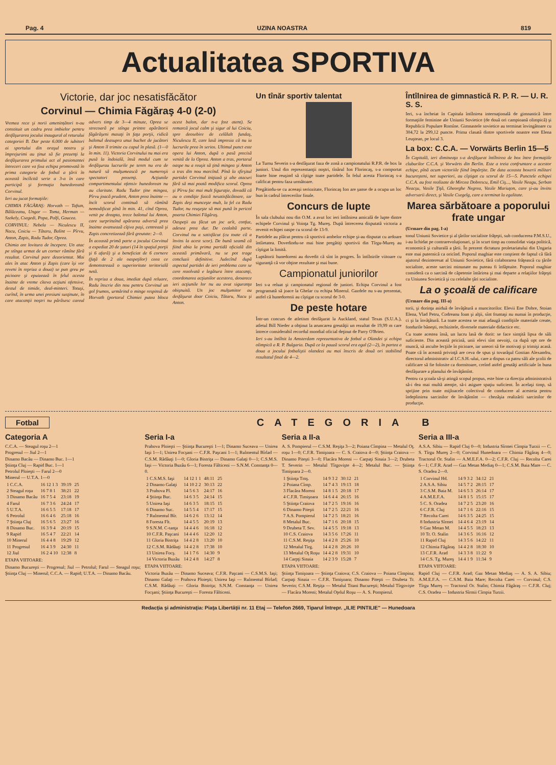Pag. 4 UZINA NOASTRA 819
Actualitatea SPORTIVA
Victorie, dar joc nesatisfăcător
Corvinul — Chimia Făgăraş 4-0 (2-0)
Vremea rece şi norii amenințători n-au constituit un cadru prea imbielor pentru desfăşurarea jocului inaugural al returului categoriei B. Dar peste 6.000 de iubitori ai sportului din oraşul nostru şi împrejurimi au ţinut să fie prezenţi la desfăşurarea primului act al pasionantei întreceri care va fixa echipa promovată în prima categorie de fotbal a ţării în această încîlcită serie a 3-a în care participă şi formaţia hunedoreană Corvinul.
Ieri au jucat formaţiile:
CHIMIA FĂGĂRAŞ: Horvath — Taftan, Bălăceanu, Ungar — Toma, Herman — Szekely, Csegedi, Popa, Palfi, Gaucea.
CORVINUL: Nebela — Niculescu II, Nacu, Coiciu — Tătaru, Balint — Pîrvu, Anton, Zapis, Radu Tudor, Oprea.
Chimia are lovitura de începere. Un atac pe stînga urmat de un corner rămîne fără rezultat. Corvinul pare dezorientat. Mai ales în atac Anton şi Zapis (care îşi vor reveni în repriza a doua) se pun greu pe picioare şi epuizează în felul acesta înainte de vreme cîteva acţiuni ofensive, destul de timide, deal-minteri. Totuşi, curînd, în urma unei presiuni susţinute, în care atacanţii noştri nu părăsesc careul advers timp de 3—4 minute, Oprea se strecoară pe stînga printre apărătorii făgărăşeni masaţi în faţa porţii, ridică balonul deasupra unui buchet de jucători şi Anton îl trimite cu capul în plasă. (1—0 în min. 11). Victoria Corvinului nu mai era pusă la îndoială, însă modul cum se desfăşurau lucrurile pe teren nu era de natură să mulţumească pe numeroşii spectatori prezenţi. Acţiunile compartimentului ofensiv hunedorean nu au claritate. Radu Tudor ţine mingea, Pîrvu joacă prudent, Anton prea înainte — încît scorul continuă să rămînă nemodificat pînă în min. 41, cînd Oprea, venit pe dreapta, trece balonul lui Anton, care surprinzînd apărarea adversă prea înainte avansează cîţiva paşi, centrează şi Zapis concretizează fără greutate: 2—0.
În această primă parte a jocului Corvinul a expediat 20 de şuturi (14 în spaţiul porţii şi 6 afară) şi a beneficiat de 6 cornere (faţă de 2 ale oaspeţilor) ceea ce demonstrează o superioritate teritorială netă.
În repriza a doua, imediat după reluare, Radu înscrie din nou pentru Corvinul un gol frumos, urmărind o minge respinsă de Horvath (portarul Chimiei putea bloca acest balon, dar n-a fost atent). Se remarcă jocul calm şi sigur al lui Coiciu, spre deosebire de celălalt fundaş, Niculescu II, care lasă impresia că nu ia lucrurile prea în serios. Ultimul punct este opera lui Anton, după o pasă precisă venită de la Oprea. Anton a tras, portarul oaspe nu a reuşit să ţină mingea şi Anton a tras din nou marcînd. Pînă la sfîrşitul partidei Corvinul iniţiază şi alte atacuri fără să mai poată modifica scorul. Oprea şi Pîrvu fac mai mult figuraţie, dovadă că au o condiţie fizică nesatisfăcătoare, iar Zapis deşi munceşte mult, la fel ca Radu Tudor, nu reuşeşte să mai pună în pericol poarta Chimiei Făgăraş.
Oaspeţii au făcut un joc urît, confuz, adesea prea dur. De cealaltă parte, Corvinul nu a satisfăcut (cu toate că a învins la acest scor). De bună seamă că fiind abia la prima partidă oficială din această primăvară, nu se pot trage concluzii definitive. Judecînd după aspectul partidei de ieri problema care se cere rezolvată e legătura între atacanţi, coordonarea acţiunilor acestora, deoarece ieri acţiunile lor nu au avut siguranţa obişnuită. Un joc mulţumitor au desfăşurat doar Coiciu, Tătaru, Nacu şi Anton.
Un tînăr sportiv talentat
La Turnu Severin s-a desfăşurat faza de zonă a campionatului R.P.R. de box la juniori. Unul din reprezentanţii noştri, tînărul Ion Florincaş, s-a comportat foarte bine reuşind să cîştige toate partidele. În felul acesta Florincaş s-a calificat pentru faza următoare.
Pregătindu-se cu aceeaşi seriozitate, Florincaş Ion are şanse de a ocupa un loc bun în cadrul întrecerilor finale.
Concurs de lupte
În sala clubului nou din O.M. a avut loc ieri întîlnirea amicală de lupte dintre echipele Corvinul şi Voinţa Tg. Mureş. După întrecerea disputată victoria a revenit echipei oaspe cu scorul de 13-9.
Partidele au plăcut pentru că sportivii ambelor echipe şi-au disputat cu ardoare întîietatea. Dovedindu-se mai bine pregătiţi sportivii din Tîrgu-Mureş au cîştigat la limită.
Luptătorii hunedoreni au dovedit că sînt în progres. În întîlnirile viitoare cu siguranţă că vor obţine rezultate şi mai bune.
Campionatul juniorilor
Ieri s-a reluat şi campionatul regional de juniori. Echipa Corvinul a fost programată să joace la Ghelar cu echipa Minerul. Gazdele nu s-au prezentat, astfel că hunedorenii au cîştigat cu scorul de 3-0.
De peste hotare
Într-un concurs de atletism desfăşurat la Auckland, statul Texas (S.U.A.), atletul Bill Nieder a obţinut la aruncarea greutăţii un rezultat de 19,99 m care întrece considerabil recordul mondial oficial deţinut de Parry O'Brien.
Ieri s-au întîlnit la Amsterdam reprezentativa de fotbal a Olandei şi echipa olimpică a R. P. Bulgaria. După ce la pauză scorul era egal (2—2), în partea a doua a jocului fotbaliştii olandezi au mai înscris de două ori stabilind rezultatul final de 4—2.
Întîlnirea de gimnastică R. P. R. — U. R. S. S.
Ieri, s-a încheiat în Capitala întîlnirea internaţională de gimnastică între formaţiile feminine ale Uniunii Sovietice (de două ori campioană olimpică) şi Republicii Populare Romîne. Gimnastele sovietice au terminat învingătoare cu 304,72 la 299,12 puncte. Prima clasată dintre sportivele noastre este Elena Leuştean, pe locul 3.
La box: C.C.A. — Vorwärts Berlin 15—5
În Capitală, ieri dimineaţa s-a desfăşurat întîlnirea de box între formaţiile cluburilor C.C.A. şi Vorwärts din Berlin. Este a treia confruntare a acestor echipe, pînă acum victoriile fiind împărţite. De data aceasta boxerii militari bucureşteni, net superiori, au cîştigat cu scorul de 15—5. Punctele echipei C.C.A. au fost realizate de Mircea Dobrescu, Emil Ciş..., Vasile Neagu, Şerban Neacşu, Vasile Ţiţă, Gheorghe Negrea, Vasile Mariuţon, care şi-au învins adversarii direct, şi Vasile Csegelg, care a terminat la egalitate.
Marea sărbătoare a poporului frate ungar
(Urmare din pag. I-a)
tonul Uniunii Sovietice şi al ţărilor socialiste frăţeşti, sub conducerea P.M.S.U., i-au lichidat pe contrarevoluţionari, şi în scurt timp au consolidat viaţa politică, economică şi culturală a ţării. În prezent dictatura proletariatului din Ungaria este mai puternică ca oricînd. Poporul maghiar este conştient de faptul că fără ajutorul dezinteresat al Uniunii Sovietice, fără colaborarea frăţească cu ţările socialiste, aceste sarcini minunate nu puteau fi înfăptuite. Poporul maghiar consideră ca o sarcină de căpetenie întărirea şi mai departe a relaţiilor frăţeşti cu Uniunea Sovietică şi cu celelalte ţări socialiste.
La o şcoală de calificare
(Urmare din pag. III-a)
torii, şi dorinţa asiduă de învăţătură a muncitorilor. Elevii Ene Dobre, Stoian Elena, Vlad Petru, Codreanu Ioan şi alţii, sînt fruntaşi nu numai în producţie, ci şi la învăţătură. La toate acestea se mai adaugă condiţiile materiale create, fondurile băneşti, rechizitele, diversele materiale didactice etc.
Cu toate acestea însă, un lucru lasă de dorit: se face simţită lipsa de săli suficiente. Din această pricină, unii elevi sînt nevoiţi, ca după opt ore de muncă, să asculte lecţiile în picioare, iar uneori să fie motivaţi şi trimişi acasă. Poate că în această privinţă are ceva de spus şi tovarăşul Gostian Alexandru, directorul administrativ al I.C.S.H.-ului, care a dispus ca patru săli ale şcolii de calificare să fie folosite ca dormitoare, creînd astfel greutăţi artificiale în buna desfăşurare a planului de învăţămînt.
Pentru ca şcoala să-şi atingă scopul propus, este bine ca direcţia administrativă să-i dea mai multă atenţie, să-i asigure spaţiu suficient. În acelaşi timp, să sprijine prin toate mijloacele colectivul de conducere al acesteia pentru îndeplinirea sarcinilor de învăţămînt — chezăşia realizării sarcinilor de producţie.
Fotbal
Categoria A
C.C.A. — Steagul roşu 2—1
Progresul — Jiul 2—1
Dinamo Bacău — Dinamo Buc. 1—1
Ştiinţa Cluj — Rapid Buc. 1—1
Petrolul Ploieşti — Farul 2—0
Minerul — U.T.A. 1—0
| 1 C.C.A. | 16 12 1 3 | 39:19 | 25 |
| 2 Steagul roşu | 16 7 8 1 | 38:21 | 22 |
| 3 Dinamo Bacău | 16 7 5 4 | 23:18 | 19 |
| 4 Farul | 16 7 3 6 | 24:24 | 17 |
| 5 U.T.A. | 16 6 5 5 | 17:18 | 17 |
| 6 Petrolul | 16 6 4 6 | 25:18 | 16 |
| 7 Ştiinţa Cluj | 16 5 6 5 | 23:27 | 16 |
| 8 Dinamo Buc. | 16 3 9 4 | 20:19 | 15 |
| 9 Rapid | 16 5 4 7 | 22:21 | 14 |
| 10 Minerul | 16 4 4 8 | 19:29 | 12 |
| 11 Progresul | 16 4 3 9 | 24:30 | 11 |
| 12 Jiul | 16 2 4 10 | 12:38 | 8 |
ETAPA VIITOARE:
Dinamo Bucureşti — Progresul; Jiul — Petrolul; Farul — Steagul roşu; Ştiinţa Cluj — Minerul; C.C.A. — Rapid; U.T.A. — Dinamo Bacău.
CATEGORIA B
Seria I-a
Prahova Ploieşti — Ştiinţa Bucureşti 1—1; Dinamo Suceava — Unirea Iaşi 1—1; Unirea Focşani — C.F.R. Paşcani 1—1; Rulmentul Bîrlad — C.S.M. Rădăuţi 1—0; Gloria Bistriţa — Dinamo Galaţi 0—1; C.S.M.S. Iaşi — Victoria Buzău 6—1; Foresta Fălticeni — S.N.M. Constanţa 0—0.
| 1 C.S.M.S. Iaşi | 14 12 1 1 | 48:11 | 25 |
| 2 Dinamo Galaţi | 14 10 2 2 | 30:13 | 22 |
| 3 Prahova Pl. | 14 5 6 3 | 24:17 | 16 |
| 4 Ştiinţa Buc. | 14 6 3 5 | 24:14 | 15 |
| 5 Unirea Iaşi | 14 6 3 5 | 18:15 | 15 |
| 6 Dinamo Suc. | 14 5 5 4 | 17:17 | 15 |
| 7 Rulmentul Bîr. | 14 6 2 6 | 13:12 | 14 |
| 8 Foresta Flt. | 14 4 5 5 | 20:19 | 13 |
| 9 S.N.M. C-tanţa | 14 4 4 6 | 16:18 | 12 |
| 10 C.F.R. Paşcani | 14 4 4 6 | 12:20 | 12 |
| 11 Gloria Bistriţa | 14 4 2 8 | 13:20 | 10 |
| 12 C.S.M. Rădăuţi | 14 4 2 8 | 17:38 | 10 |
| 13 Unirea Focş. | 14 1 7 6 | 14:30 | 9 |
| 14 Victoria Buzău | 14 2 4 8 | 14:27 | 8 |
ETAPA VIITOARE:
Victoria Buzău — Dinamo Suceava; C.F.R. Paşcani — C.S.M.S. Iaşi; Dinamo Galaţi — Prahova Ploieşti; Unirea Iaşi — Rulmentul Bîrlad; C.S.M. Rădăuţi — Gloria Bistriţa; S.N.M. Constanţa — Unirea Focşani; Ştiinţa Bucureşti — Foresta Fălticeni.
Seria a II-a
A. S. Pompierul — C.S.M. Reşiţa 3—2; Poiana Cîmpina — Metalul Oţ. roşu 1—0; C.F.R. Timişoara — C. S. Craiova 4—0; Ştiinţa Craiova — Dinamo Piteşti 3—0; Flacăra Moreni — Carpaţi Sinaia 3—2; Drubeta T. Severin — Metalul Tîrgovişte 4—2; Metalul Buc. — Ştiinţa Timişoara 2—0.
| 1 Ştiinţa Tmş. | 14 9 3 2 | 30:12 | 21 |
| 2 Poiana Cîmp. | 14 7 4 3 | 19:13 | 18 |
| 3 Flacăra Moreni | 14 8 1 5 | 20:18 | 17 |
| 4 C.F.R. Timişoara | 14 6 4 4 | 26:15 | 16 |
| 5 Ştiinţa Craiova | 14 7 2 5 | 19:16 | 16 |
| 6 Dinamo Piteşti | 14 7 2 5 | 22:21 | 16 |
| 7 A.S. Pompierul | 14 7 2 5 | 18:21 | 16 |
| 8 Metalul Buc. | 14 7 1 6 | 20:18 | 15 |
| 9 Drubeta T. Sev. | 14 4 5 5 | 19:18 | 13 |
| 10 C.S. Craiova | 14 3 5 6 | 17:26 | 11 |
| 11 C.S.M. Reşiţa | 14 4 2 8 | 25:26 | 10 |
| 12 Metalul Tirg. | 14 4 2 8 | 20:26 | 10 |
| 13 Metalul Oţ Roşu | 14 4 2 8 | 19:31 | 10 |
| 14 Carpţi Sinaia | 14 2 3 9 | 15:28 | 7 |
ETAPA VIITOARE:
Ştiinţa Timişoara — Ştiinţa Craiova; C.S. Craiova — Poiana Cîmpina; Carpaţi Sinaia — C.F.R. Timişoara; Dinamo Piteşti — Drubeta Tr. Severin; C.S.M. Reşiţa — Metalul Titani Bucureşti; Metalul Tîrgovişte — Flacăra Moreni; Metalul Oţelul Roşu — A. S. Pompierul.
Seria a III-a
A.S.A. Sibiu — Rapid Cluj 0—0; Industria Sîrmei Cîmpia Turzii — C. S. Tîrgu Mureş 2—0; Corvinul Hunedoara — Chimia Făgăraş 4—0; Tractorul Or. Stalin — A.M.E.F.A. 0—2; C.F.R. Cluj — Recolta Carei 6—1; C.F.R. Arad — Gaz Metan Mediaş 0—1; C.S.M. Baia Mare — C. S. Oradea 2—0.
| 1 Corvinul Hd. | 14 9 3 2 | 34:12 | 21 |
| 2 A.S.A. Sibiu | 14 5 7 2 | 28:15 | 17 |
| 3 C.S.M. Baia M. | 14 6 5 3 | 26:14 | 17 |
| 4 A.M.E.F.A. | 14 8 1 5 | 15:15 | 17 |
| 5 C. S. Oradea | 14 7 2 5 | 23:20 | 16 |
| 6 C.F.R. Cluj | 14 7 1 6 | 22:16 | 15 |
| 7 Recolta Carei | 14 6 3 5 | 24:25 | 15 |
| 8 Industria Sîrmei | 14 4 6 4 | 23:19 | 14 |
| 9 Gaz Metan M. | 14 4 5 5 | 18:23 | 13 |
| 10 Tr. O. Stalin | 14 3 6 5 | 16:16 | 12 |
| 11 Rapid Cluj | 14 3 5 6 | 14:22 | 11 |
| 12 Chimia Făgăraş | 14 4 2 8 | 18:30 | 10 |
| 13 C.F.R. Arad | 14 3 3 8 | 11:22 | 9 |
| 14 C.S. Tg. Mureş | 14 4 1 9 | 11:34 | 9 |
ETAPA VIITOARE:
Rapid Cluj — C.F.R. Arad; Gaz Metan Mediaş — A. S. A. Sibiu; A.M.E.F.A. — C.S.M. Baia Mare; Recolta Carei — Corvinul; C.S. Tîrgu Mureş — Tractorul Or. Stalin; Chimia Făgăraş — C.F.R. Cluj; C.S. Oradea — Industria Sîrmii Cîmpia Turzii.
Redacţia şi administraţia: Piaţa Libertăţii nr. 11 Etaj — Telefon 2669, Tiparul întrepr. „ILIE PINTILIE" — Hunedoara